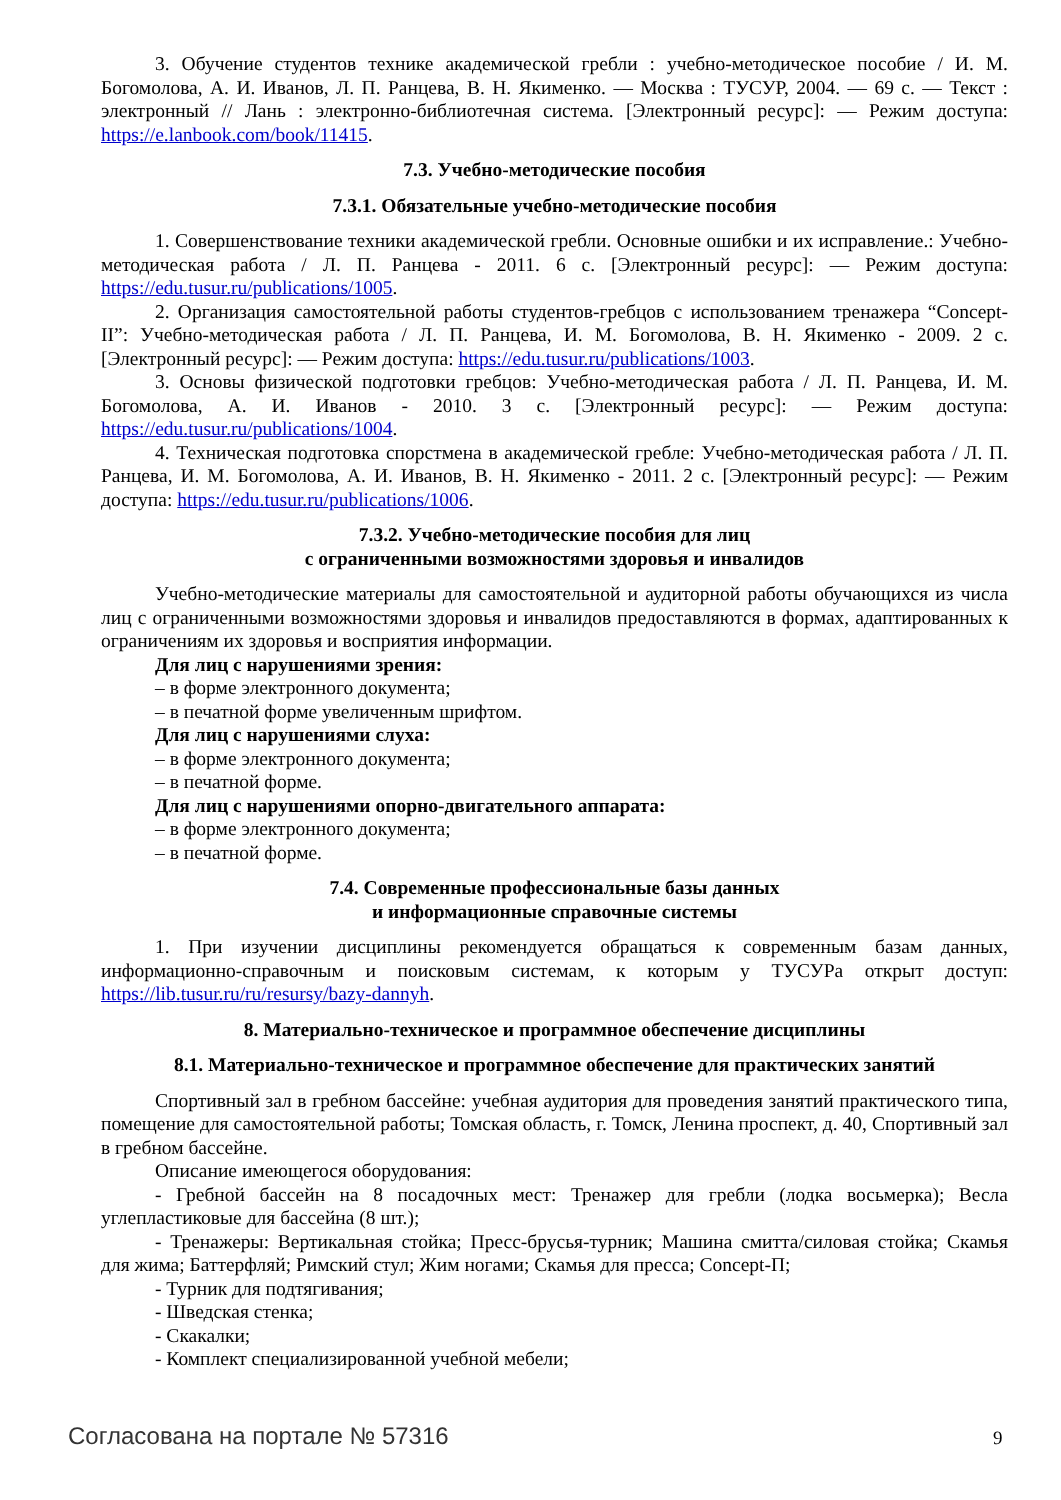3. Обучение студентов технике академической гребли : учебно-методическое пособие / И. М. Богомолова, А. И. Иванов, Л. П. Ранцева, В. Н. Якименко. — Москва : ТУСУР, 2004. — 69 с. — Текст : электронный // Лань : электронно-библиотечная система. [Электронный ресурс]: — Режим доступа: https://e.lanbook.com/book/11415.
7.3. Учебно-методические пособия
7.3.1. Обязательные учебно-методические пособия
1. Совершенствование техники академической гребли. Основные ошибки и их исправление.: Учебно-методическая работа / Л. П. Ранцева - 2011. 6 с. [Электронный ресурс]: — Режим доступа: https://edu.tusur.ru/publications/1005.
2. Организация самостоятельной работы студентов-гребцов с использованием тренажера “Concept-II”: Учебно-методическая работа / Л. П. Ранцева, И. М. Богомолова, В. Н. Якименко - 2009. 2 с. [Электронный ресурс]: — Режим доступа: https://edu.tusur.ru/publications/1003.
3. Основы физической подготовки гребцов: Учебно-методическая работа / Л. П. Ранцева, И. М. Богомолова, А. И. Иванов - 2010. 3 с. [Электронный ресурс]: — Режим доступа: https://edu.tusur.ru/publications/1004.
4. Техническая подготовка спорстмена в академической гребле: Учебно-методическая работа / Л. П. Ранцева, И. М. Богомолова, А. И. Иванов, В. Н. Якименко - 2011. 2 с. [Электронный ресурс]: — Режим доступа: https://edu.tusur.ru/publications/1006.
7.3.2. Учебно-методические пособия для лиц
с ограниченными возможностями здоровья и инвалидов
Учебно-методические материалы для самостоятельной и аудиторной работы обучающихся из числа лиц с ограниченными возможностями здоровья и инвалидов предоставляются в формах, адаптированных к ограничениям их здоровья и восприятия информации.
Для лиц с нарушениями зрения:
– в форме электронного документа;
– в печатной форме увеличенным шрифтом.
Для лиц с нарушениями слуха:
– в форме электронного документа;
– в печатной форме.
Для лиц с нарушениями опорно-двигательного аппарата:
– в форме электронного документа;
– в печатной форме.
7.4. Современные профессиональные базы данных
и информационные справочные системы
1. При изучении дисциплины рекомендуется обращаться к современным базам данных, информационно-справочным и поисковым системам, к которым у ТУСУРа открыт доступ: https://lib.tusur.ru/ru/resursy/bazy-dannyh.
8. Материально-техническое и программное обеспечение дисциплины
8.1. Материально-техническое и программное обеспечение для практических занятий
Спортивный зал в гребном бассейне: учебная аудитория для проведения занятий практического типа, помещение для самостоятельной работы; Томская область, г. Томск, Ленина проспект, д. 40, Спортивный зал в гребном бассейне.
Описание имеющегося оборудования:
- Гребной бассейн на 8 посадочных мест: Тренажер для гребли (лодка восьмерка); Весла углепластиковые для бассейна (8 шт.);
- Тренажеры: Вертикальная стойка; Пресс-брусья-турник; Машина смитта/силовая стойка; Скамья для жима; Баттерфляй; Римский стул; Жим ногами; Скамья для пресса; Concept-П;
- Турник для подтягивания;
- Шведская стенка;
- Скакалки;
- Комплект специализированной учебной мебели;
Согласована на портале № 57316 9